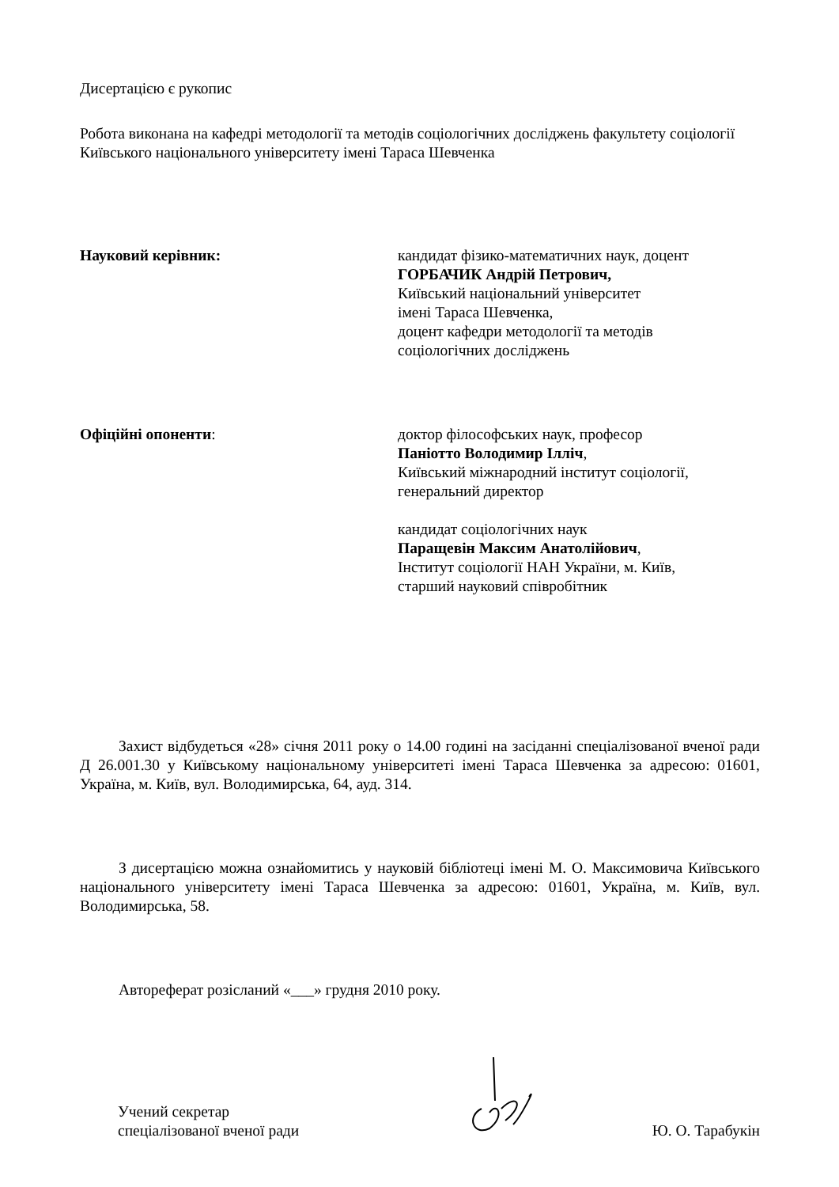Дисертацією є рукопис
Робота виконана на кафедрі методології та методів соціологічних досліджень факультету соціології Київського національного університету імені Тараса Шевченка
Науковий керівник: кандидат фізико-математичних наук, доцент
ГОРБАЧИК Андрій Петрович,
Київський національний університет
імені Тараса Шевченка,
доцент кафедри методології та методів
соціологічних досліджень
Офіційні опоненти: доктор філософських наук, професор
Паніотто Володимир Ілліч,
Київський міжнародний інститут соціології,
генеральний директор
кандидат соціологічних наук
Паращевін Максим Анатолійович,
Інститут соціології НАН України, м. Київ,
старший науковий співробітник
Захист відбудеться «28» січня 2011 року о 14.00 годині на засіданні спеціалізованої вченої ради Д 26.001.30 у Київському національному університеті імені Тараса Шевченка за адресою: 01601, Україна, м. Київ, вул. Володимирська, 64, ауд. 314.
З дисертацією можна ознайомитись у науковій бібліотеці імені М. О. Максимовича Київського національного університету імені Тараса Шевченка за адресою: 01601, Україна, м. Київ, вул. Володимирська, 58.
Автореферат розісланий «___» грудня 2010 року.
Учений секретар
спеціалізованої вченої ради
Ю. О. Тарабукін